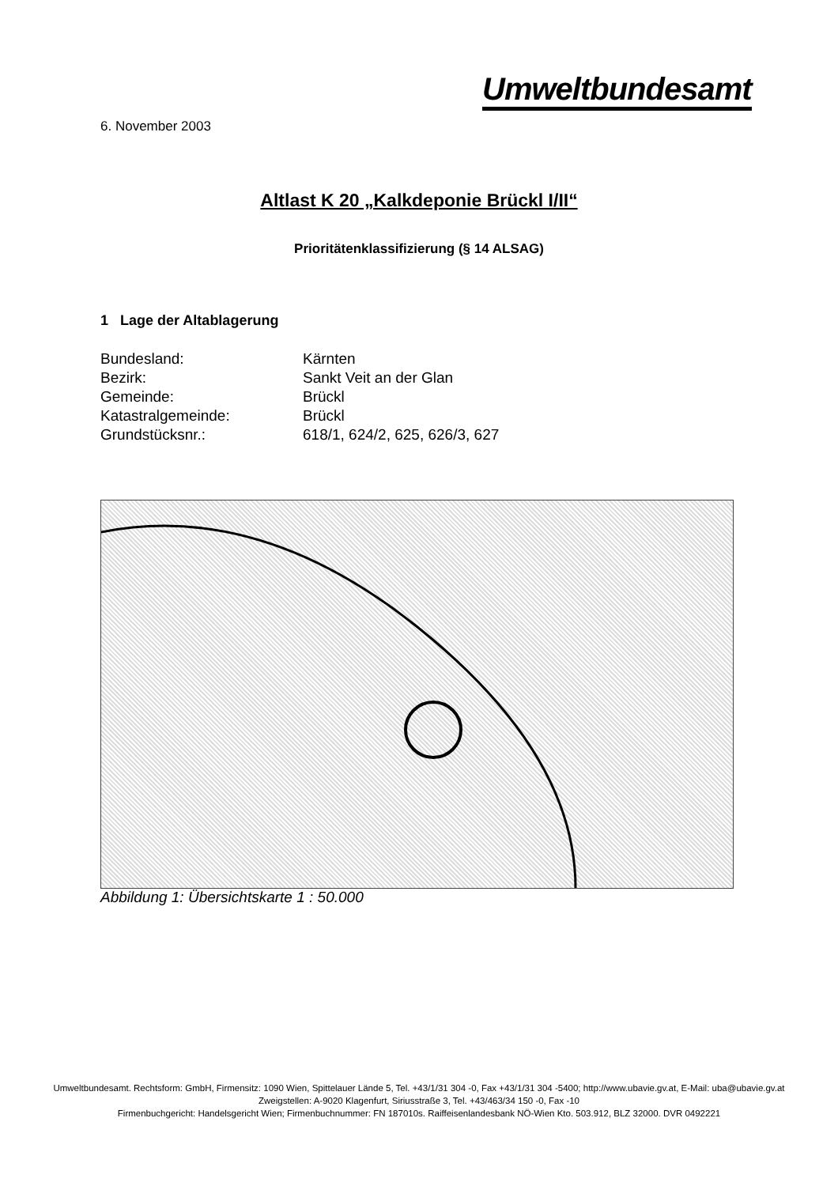Umweltbundesamt
6. November 2003
Altlast K 20 „Kalkdeponie Brückl I/II“
Prioritätenklassifizierung (§ 14 ALSAG)
1 Lage der Altablagerung
| Bundesland: | Kärnten |
| Bezirk: | Sankt Veit an der Glan |
| Gemeinde: | Brückl |
| Katastralgemeinde: | Brückl |
| Grundstücksnr.: | 618/1, 624/2, 625, 626/3, 627 |
Abbildung 1: Übersichtskarte 1 : 50.000
Umweltbundesamt. Rechtsform: GmbH, Firmensitz: 1090 Wien, Spittelauer Lände 5, Tel. +43/1/31 304 -0, Fax +43/1/31 304 -5400; http://www.ubavie.gv.at, E-Mail: uba@ubavie.gv.at
Zweigstellen: A-9020 Klagenfurt, Siriusstraße 3, Tel. +43/463/34 150 -0, Fax -10
Firmenbuchgericht: Handelsgericht Wien; Firmenbuchnummer: FN 187010s. Raiffeisenlandesbank NÖ-Wien Kto. 503.912, BLZ 32000. DVR 0492221